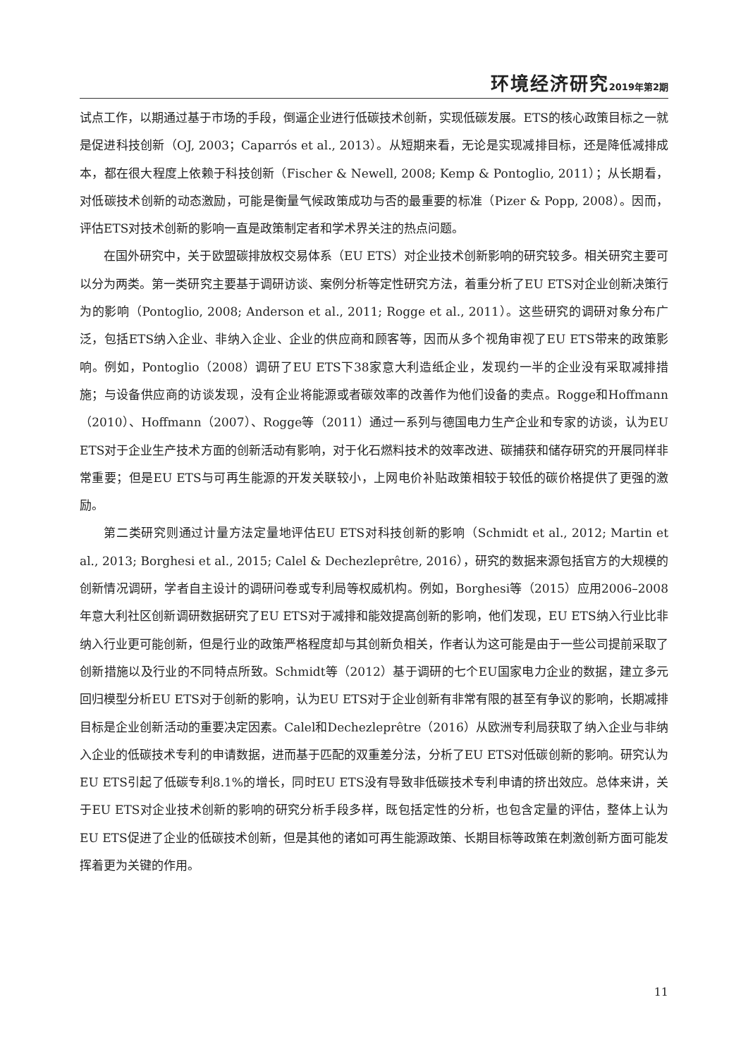环境经济研究 2019年第2期
试点工作，以期通过基于市场的手段，倒逼企业进行低碳技术创新，实现低碳发展。ETS的核心政策目标之一就是促进科技创新（OJ, 2003；Caparrós et al., 2013）。从短期来看，无论是实现减排目标，还是降低减排成本，都在很大程度上依赖于科技创新（Fischer & Newell, 2008; Kemp & Pontoglio, 2011）；从长期看，对低碳技术创新的动态激励，可能是衡量气候政策成功与否的最重要的标准（Pizer & Popp, 2008）。因而，评估ETS对技术创新的影响一直是政策制定者和学术界关注的热点问题。
在国外研究中，关于欧盟碳排放权交易体系（EU ETS）对企业技术创新影响的研究较多。相关研究主要可以分为两类。第一类研究主要基于调研访谈、案例分析等定性研究方法，着重分析了EU ETS对企业创新决策行为的影响（Pontoglio, 2008; Anderson et al., 2011; Rogge et al., 2011）。这些研究的调研对象分布广泛，包括ETS纳入企业、非纳入企业、企业的供应商和顾客等，因而从多个视角审视了EU ETS带来的政策影响。例如，Pontoglio（2008）调研了EU ETS下38家意大利造纸企业，发现约一半的企业没有采取减排措施；与设备供应商的访谈发现，没有企业将能源或者碳效率的改善作为他们设备的卖点。Rogge和Hoffmann（2010）、Hoffmann（2007）、Rogge等（2011）通过一系列与德国电力生产企业和专家的访谈，认为EU ETS对于企业生产技术方面的创新活动有影响，对于化石燃料技术的效率改进、碳捕获和储存研究的开展同样非常重要；但是EU ETS与可再生能源的开发关联较小，上网电价补贴政策相较于较低的碳价格提供了更强的激励。
第二类研究则通过计量方法定量地评估EU ETS对科技创新的影响（Schmidt et al., 2012; Martin et al., 2013; Borghesi et al., 2015; Calel & Dechezleprêtre, 2016），研究的数据来源包括官方的大规模的创新情况调研，学者自主设计的调研问卷或专利局等权威机构。例如，Borghesi等（2015）应用2006–2008年意大利社区创新调研数据研究了EU ETS对于减排和能效提高创新的影响，他们发现，EU ETS纳入行业比非纳入行业更可能创新，但是行业的政策严格程度却与其创新负相关，作者认为这可能是由于一些公司提前采取了创新措施以及行业的不同特点所致。Schmidt等（2012）基于调研的七个EU国家电力企业的数据，建立多元回归模型分析EU ETS对于创新的影响，认为EU ETS对于企业创新有非常有限的甚至有争议的影响，长期减排目标是企业创新活动的重要决定因素。Calel和Dechezleprêtre（2016）从欧洲专利局获取了纳入企业与非纳入企业的低碳技术专利的申请数据，进而基于匹配的双重差分法，分析了EU ETS对低碳创新的影响。研究认为EU ETS引起了低碳专利8.1%的增长，同时EU ETS没有导致非低碳技术专利申请的挤出效应。总体来讲，关于EU ETS对企业技术创新的影响的研究分析手段多样，既包括定性的分析，也包含定量的评估，整体上认为EU ETS促进了企业的低碳技术创新，但是其他的诸如可再生能源政策、长期目标等政策在刺激创新方面可能发挥着更为关键的作用。
11